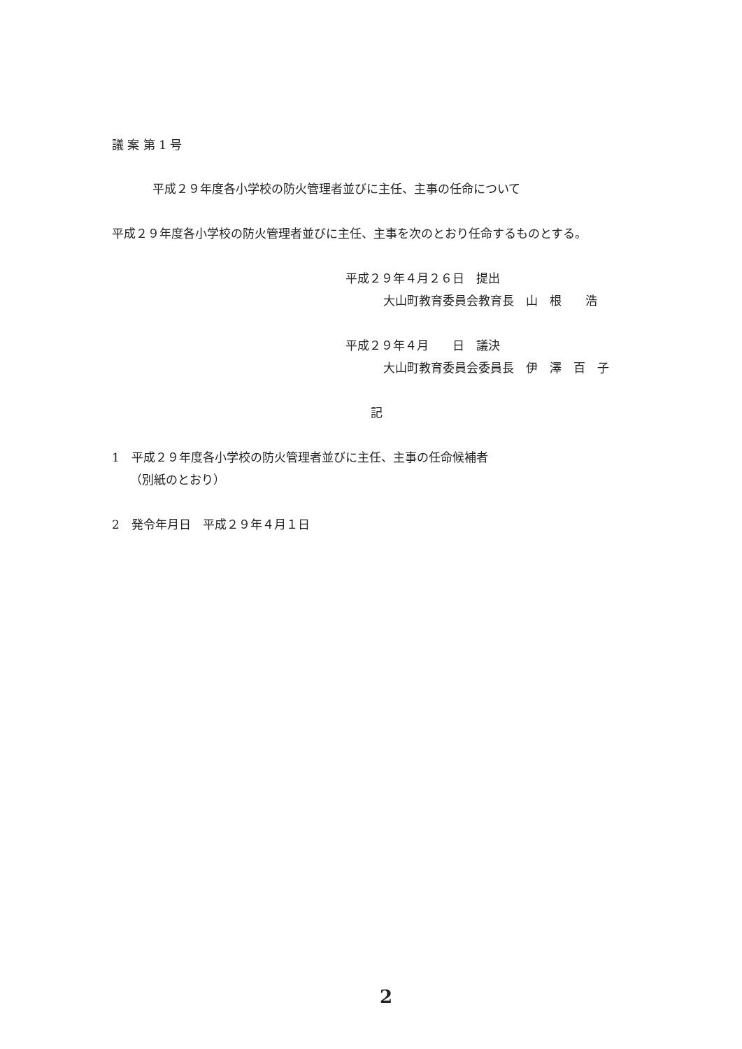議 案 第 1 号
平成２９年度各小学校の防火管理者並びに主任、主事の任命について
平成２９年度各小学校の防火管理者並びに主任、主事を次のとおり任命するものとする。
平成２９年４月２６日　提出
大山町教育委員会教育長　山　根　　浩
平成２９年４月　　日　議決
大山町教育委員会委員長　伊　澤　百　子
記
1　平成２９年度各小学校の防火管理者並びに主任、主事の任命候補者
（別紙のとおり）
2　発令年月日　平成２９年４月１日
2